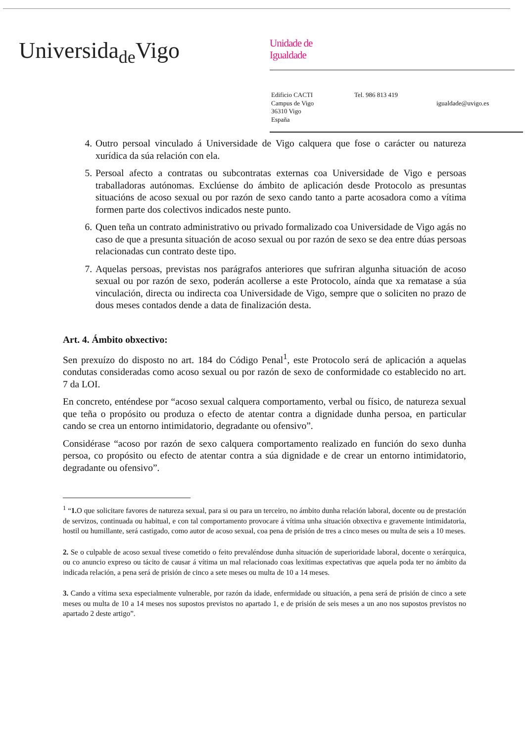Universida<sub>de</sub>Vigo
Unidade de
Igualdade
Edificio CACTI
Campus de Vigo
36310 Vigo
España
Tel. 986 813 419
igualdade@uvigo.es
4. Outro persoal vinculado á Universidade de Vigo calquera que fose o carácter ou natureza xurídica da súa relación con ela.
5. Persoal afecto a contratas ou subcontratas externas coa Universidade de Vigo e persoas traballadoras autónomas. Exclúense do ámbito de aplicación desde Protocolo as presuntas situacións de acoso sexual ou por razón de sexo cando tanto a parte acosadora como a vítima formen parte dos colectivos indicados neste punto.
6. Quen teña un contrato administrativo ou privado formalizado coa Universidade de Vigo agás no caso de que a presunta situación de acoso sexual ou por razón de sexo se dea entre dúas persoas relacionadas cun contrato deste tipo.
7. Aquelas persoas, previstas nos parágrafos anteriores que sufriran algunha situación de acoso sexual ou por razón de sexo, poderán acollerse a este Protocolo, aínda que xa rematase a súa vinculación, directa ou indirecta coa Universidade de Vigo, sempre que o soliciten no prazo de dous meses contados dende a data de finalización desta.
Art. 4. Ámbito obxectivo:
Sen prexuízo do disposto no art. 184 do Código Penal<sup>1</sup>, este Protocolo será de aplicación a aquelas condutas consideradas como acoso sexual ou por razón de sexo de conformidade co establecido no art. 7 da LOI.
En concreto, enténdese por “acoso sexual calquera comportamento, verbal ou físico, de natureza sexual que teña o propósito ou produza o efecto de atentar contra a dignidade dunha persoa, en particular cando se crea un entorno intimidatorio, degradante ou ofensivo”.
Considérase “acoso por razón de sexo calquera comportamento realizado en función do sexo dunha persoa, co propósito ou efecto de atentar contra a súa dignidade e de crear un entorno intimidatorio, degradante ou ofensivo”.
<sup>1</sup> “1. O que solicitare favores de natureza sexual, para si ou para un terceiro, no ámbito dunha relación laboral, docente ou de prestación de servizos, continuada ou habitual, e con tal comportamento provocare á vítima unha situación obxectiva e gravemente intimidatoria, hostil ou humillante, será castigado, como autor de acoso sexual, coa pena de prisión de tres a cinco meses ou multa de seis a 10 meses.
2. Se o culpable de acoso sexual tivese cometido o feito prevaléndose dunha situación de superioridade laboral, docente o xerárquica, ou co anuncio expreso ou tácito de causar á vítima un mal relacionado coas lexítimas expectativas que aquela poda ter no ámbito da indicada relación, a pena será de prisión de cinco a sete meses ou multa de 10 a 14 meses.
3. Cando a vítima sexa especialmente vulnerable, por razón da idade, enfermidade ou situación, a pena será de prisión de cinco a sete meses ou multa de 10 a 14 meses nos supostos previstos no apartado 1, e de prisión de seis meses a un ano nos supostos previstos no apartado 2 deste artigo”.